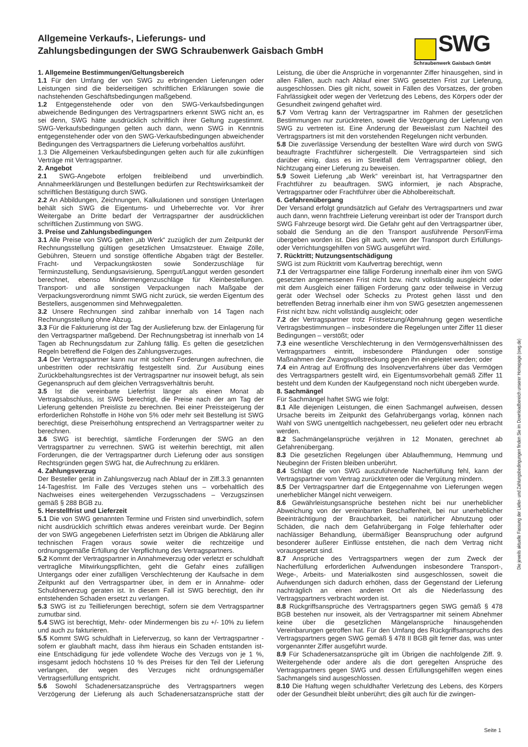Allgemeine Verkaufs-, Lieferungs- und
Zahlungsbedingungen der SWG Schraubenwerk Gaisbach GmbH
SWG
Schraubenwerk Gaisbach GmbH
1. Allgemeine Bestimmungen/Geltungsbereich
1.1 Für den Umfang der von SWG zu erbringenden Lieferungen oder Leistungen sind die beiderseitigen schriftlichen Erklärungen sowie die nachstehenden Geschäftsbedingungen maßgebend.
1.2 Entgegenstehende oder von den SWG-Verkaufsbedingungen abweichende Bedingungen des Vertragspartners erkennt SWG nicht an, es sei denn, SWG hätte ausdrücklich schriftlich ihrer Geltung zugestimmt. SWG-Verkaufsbedingungen gelten auch dann, wenn SWG in Kenntnis entgegenstehender oder von den SWG-Verkaufsbedingungen abweichender Bedingungen des Vertragspartners die Lieferung vorbehaltlos ausführt.
1.3 Die Allgemeinen Verkaufsbedingungen gelten auch für alle zukünftigen Verträge mit Vertragspartner.
2. Angebot
2.1 SWG-Angebote erfolgen freibleibend und unverbindlich. Annahmeerklärungen und Bestellungen bedürfen zur Rechtswirksamkeit der schriftlichen Bestätigung durch SWG.
2.2 An Abbildungen, Zeichnungen, Kalkulationen und sonstigen Unterlagen behält sich SWG die Eigentums- und Urheberrechte vor. Vor ihrer Weitergabe an Dritte bedarf der Vertragspartner der ausdrücklichen schriftlichen Zustimmung von SWG.
3. Preise und Zahlungsbedingungen
3.1 Alle Preise von SWG gelten „ab Werk“ zuzüglich der zum Zeitpunkt der Rechnungsstellung gültigen gesetzlichen Umsatzsteuer. Etwaige Zölle, Gebühren, Steuern und sonstige öffentliche Abgaben trägt der Besteller. Fracht- und Verpackungskosten sowie Sonderzuschläge für Terminzustellung, Sendungsavisierung, Sperrgut/Langgut werden gesondert berechnet, ebenso Mindermengenzuschläge für Kleinbestellungen. Transport- und alle sonstigen Verpackungen nach Maßgabe der Verpackungsverordnung nimmt SWG nicht zurück, sie werden Eigentum des Bestellers, ausgenommen sind Mehrwegpaletten.
3.2 Unsere Rechnungen sind zahlbar innerhalb von 14 Tagen nach Rechnungsstellung ohne Abzug.
3.3 Für die Fakturierung ist der Tag der Auslieferung bzw. der Einlagerung für den Vertragspartner maßgebend. Der Rechnungsbetrag ist innerhalb von 14 Tagen ab Rechnungsdatum zur Zahlung fällig. Es gelten die gesetzlichen Regeln betreffend die Folgen des Zahlungsverzuges.
3.4 Der Vertragspartner kann nur mit solchen Forderungen aufrechnen, die unbestritten oder rechtskräftig festgestellt sind. Zur Ausübung eines Zurückbehaltungsrechtes ist der Vertragspartner nur insoweit befugt, als sein Gegenanspruch auf dem gleichen Vertragsverhältnis beruht.
3.5 Ist die vereinbarte Lieferfrist länger als einen Monat ab Vertragsabschluss, ist SWG berechtigt, die Preise nach der am Tag der Lieferung geltenden Preisliste zu berechnen. Bei einer Preissteigerung der erforderlichen Rohstoffe in Höhe von 5% oder mehr seit Bestellung ist SWG berechtigt, diese Preiserhöhung entsprechend an Vertragspartner weiter zu berechnen.
3.6 SWG ist berechtigt, sämtliche Forderungen der SWG an den Vertragspartner zu verrechnen. SWG ist weiterhin berechtigt, mit allen Forderungen, die der Vertragspartner durch Lieferung oder aus sonstigen Rechtsgründen gegen SWG hat, die Aufrechnung zu erklären.
4. Zahlungsverzug
Der Besteller gerät in Zahlungsverzug nach Ablauf der in Ziff.3.3 genannten 14-Tagesfrist. Im Falle des Verzuges stehen uns – vorbehaltlich des Nachweises eines weitergehenden Verzugsschadens – Verzugszinsen gemäß § 288 BGB zu.
5. Herstellfrist und Lieferzeit
5.1 Die von SWG genannten Termine und Fristen sind unverbindlich, sofern nicht ausdrücklich schriftlich etwas anderes vereinbart wurde. Der Beginn der von SWG angegebenen Lieferfristen setzt im Übrigen die Abklärung aller technischen Fragen voraus sowie weiter die rechtzeitige und ordnungsgemäße Erfüllung der Verpflichtung des Vertragspartners.
5.2 Kommt der Vertragspartner in Annahmeverzug oder verletzt er schuldhaft vertragliche Mitwirkungspflichten, geht die Gefahr eines zufälligen Untergangs oder einer zufälligen Verschlechterung der Kaufsache in dem Zeitpunkt auf den Vertragspartner über, in dem er in Annahme- oder Schuldnerverzug geraten ist. In diesem Fall ist SWG berechtigt, den ihr entstehenden Schaden ersetzt zu verlangen.
5.3 SWG ist zu Teillieferungen berechtigt, sofern sie dem Vertragspartner zumutbar sind.
5.4 SWG ist berechtigt, Mehr- oder Mindermengen bis zu +/- 10% zu liefern und auch zu fakturieren.
5.5 Kommt SWG schuldhaft in Lieferverzug, so kann der Vertragspartner -sofern er glaubhaft macht, dass ihm hieraus ein Schaden entstanden ist- eine Entschädigung für jede vollendete Woche des Verzugs von je 1 %, insgesamt jedoch höchstens 10 % des Preises für den Teil der Lieferung verlangen, der wegen des Verzuges nicht ordnungsgemäßer Vertragserfüllung entspricht.
5.6 Sowohl Schadenersatzansprüche des Vertragspartners wegen Verzögerung der Lieferung als auch Schadenersatzansprüche statt der Leistung, die über die Ansprüche in vorgenannter Ziffer hinausgehen, sind in allen Fällen, auch nach Ablauf einer SWG gesetzten Frist zur Lieferung, ausgeschlossen. Dies gilt nicht, soweit in Fällen des Vorsatzes, der groben Fahrlässigkeit oder wegen der Verletzung des Lebens, des Körpers oder der Gesundheit zwingend gehaftet wird.
5.7 Vom Vertrag kann der Vertragspartner im Rahmen der gesetzlichen Bestimmungen nur zurücktreten, soweit die Verzögerung der Lieferung von SWG zu vertreten ist. Eine Änderung der Beweislast zum Nachteil des Vertragspartners ist mit den vorstehenden Regelungen nicht verbunden.
5.8 Die zuverlässige Versendung der bestellten Ware wird durch von SWG beauftragte Frachtführer sichergestellt. Die Vertragsparteien sind sich darüber einig, dass es im Streitfall dem Vertragspartner obliegt, den Nichtzugang einer Lieferung zu beweisen.
5.9 Soweit Lieferung „ab Werk“ vereinbart ist, hat Vertragspartner den Frachtführer zu beauftragen. SWG informiert, je nach Absprache, Vertragspartner oder Frachtführer über die Abholbereitschaft.
6. Gefahrenübergang
Der Versand erfolgt grundsätzlich auf Gefahr des Vertragspartners und zwar auch dann, wenn frachtfreie Lieferung vereinbart ist oder der Transport durch SWG Fahrzeuge besorgt wird. Die Gefahr geht auf den Vertragspartner über, sobald die Sendung an die den Transport ausführende Person/Firma übergeben worden ist. Dies gilt auch, wenn der Transport durch Erfüllungs- oder Verrichtungsgehilfen von SWG ausgeführt wird.
7. Rücktritt; Nutzungsentschädigung
SWG ist zum Rücktritt vom Kaufvertrag berechtigt, wenn
7.1 der Vertragspartner eine fällige Forderung innerhalb einer ihm von SWG gesetzten angemessenen Frist nicht bzw. nicht vollständig ausgleicht oder mit dem Ausgleich einer fälligen Forderung ganz oder teilweise in Verzug gerät oder Wechsel oder Schecks zu Protest gehen lässt und den betreffenden Betrag innerhalb einer ihm von SWG gesetzten angemessenen Frist nicht bzw. nicht vollständig ausgleicht; oder
7.2 der Vertragspartner trotz Fristsetzung/Abmahnung gegen wesentliche Vertragsbestimmungen – insbesondere die Regelungen unter Ziffer 11 dieser Bedingungen – verstößt; oder
7.3 eine wesentliche Verschlechterung in den Vermögensverhältnissen des Vertragspartners eintritt, insbesondere Pfändungen oder sonstige Maßnahmen der Zwangsvollstreckung gegen ihn eingeleitet werden; oder
7.4 ein Antrag auf Eröffnung des Insolvenzverfahrens über das Vermögen des Vertragspartners gestellt wird, ein Eigentumsvorbehalt gemäß Ziffer 11 besteht und dem Kunden der Kaufgegenstand noch nicht übergeben wurde.
8. Sachmängel
Für Sachmängel haftet SWG wie folgt:
8.1 Alle diejenigen Leistungen, die einen Sachmangel aufweisen, dessen Ursache bereits im Zeitpunkt des Gefahrübergangs vorlag, können nach Wahl von SWG unentgeltlich nachgebessert, neu geliefert oder neu erbracht werden.
8.2 Sachmängelansprüche verjähren in 12 Monaten, gerechnet ab Gefahrenübergang.
8.3 Die gesetzlichen Regelungen über Ablaufhemmung, Hemmung und Neubeginn der Fristen bleiben unberührt.
8.4 Schlägt die von SWG auszuführende Nacherfüllung fehl, kann der Vertragspartner vom Vertrag zurücktreten oder die Vergütung mindern.
8.5 Der Vertragspartner darf die Entgegennahme von Lieferungen wegen unerheblicher Mängel nicht verweigern.
8.6 Gewährleistungsansprüche bestehen nicht bei nur unerheblicher Abweichung von der vereinbarten Beschaffenheit, bei nur unerheblicher Beeinträchtigung der Brauchbarkeit, bei natürlicher Abnutzung oder Schäden, die nach dem Gefahrübergang in Folge fehlerhafter oder nachlässiger Behandlung, übermäßiger Beanspruchung oder aufgrund besonderer äußerer Einflüsse entstehen, die nach dem Vertrag nicht vorausgesetzt sind.
8.7 Ansprüche des Vertragspartners wegen der zum Zweck der Nacherfüllung erforderlichen Aufwendungen insbesondere Transport-, Wege-, Arbeits- und Materialkosten sind ausgeschlossen, soweit die Aufwendungen sich dadurch erhöhen, dass der Gegenstand der Lieferung nachträglich an einen anderen Ort als die Niederlassung des Vertragspartners verbracht worden ist.
8.8 Rückgriffsansprüche des Vertragspartners gegen SWG gemäß § 478 BGB bestehen nur insoweit, als der Vertragspartner mit seinem Abnehmer keine über die gesetzlichen Mängelansprüche hinausgehenden Vereinbarungen getroffen hat. Für den Umfang des Rückgriffsanspruchs des Vertragspartners gegen SWG gemäß § 478 II BGB gilt ferner das, was unter vorgenannter Ziffer ausgeführt wurde.
8.9 Für Schadenersatzansprüche gilt im Übrigen die nachfolgende Ziff. 9. Weitergehende oder andere als die dort geregelten Ansprüche des Vertragspartners gegen SWG und dessen Erfüllungsgehilfen wegen eines Sachmangels sind ausgeschlossen.
8.10 Die Haftung wegen schuldhafter Verletzung des Lebens, des Körpers oder der Gesundheit bleibt unberührt; dies gilt auch für die zwingen-
Die jeweils aktuelle Fassung der Liefer- und Zahlungsbedingungen finden Sie im Downloadbereich unserer Homepage (swg.de)
Seite 1